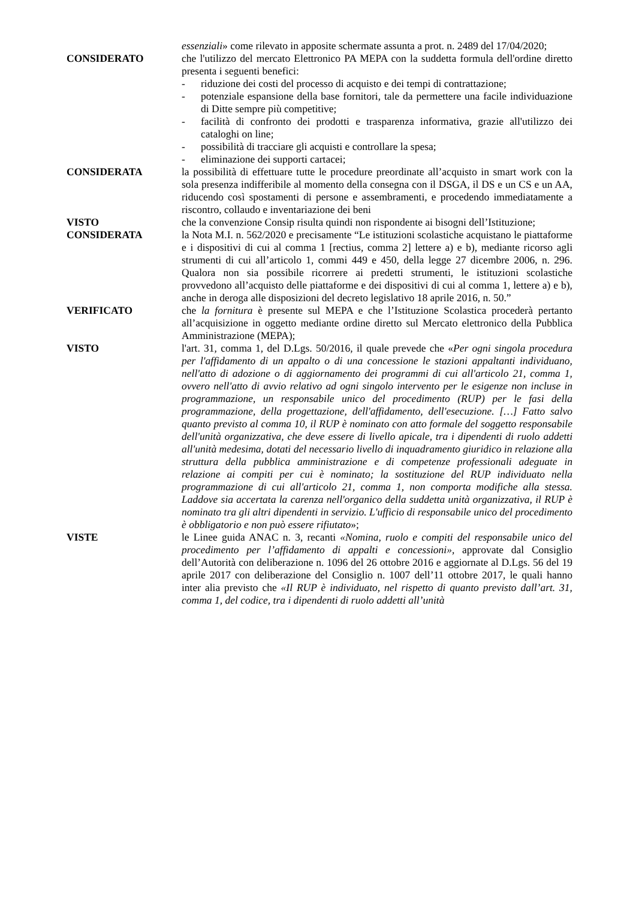essenziali» come rilevato in apposite schermate assunta a prot. n. 2489 del 17/04/2020;
CONSIDERATO che l'utilizzo del mercato Elettronico PA MEPA con la suddetta formula dell'ordine diretto presenta i seguenti benefici:
- riduzione dei costi del processo di acquisto e dei tempi di contrattazione;
- potenziale espansione della base fornitori, tale da permettere una facile individuazione di Ditte sempre più competitive;
- facilità di confronto dei prodotti e trasparenza informativa, grazie all'utilizzo dei cataloghi on line;
- possibilità di tracciare gli acquisti e controllare la spesa;
- eliminazione dei supporti cartacei;
CONSIDERATA la possibilità di effettuare tutte le procedure preordinate all’acquisto in smart work con la sola presenza indifferibile al momento della consegna con il DSGA, il DS e un CS e un AA, riducendo così spostamenti di persone e assembramenti, e procedendo immediatamente a riscontro, collaudo e inventariazione dei beni
VISTO che la convenzione Consip risulta quindi non rispondente ai bisogni dell’Istituzione;
CONSIDERATA la Nota M.I. n. 562/2020 e precisamente “Le istituzioni scolastiche acquistano le piattaforme e i dispositivi di cui al comma 1 [rectius, comma 2] lettere a) e b), mediante ricorso agli strumenti di cui all’articolo 1, commi 449 e 450, della legge 27 dicembre 2006, n. 296. Qualora non sia possibile ricorrere ai predetti strumenti, le istituzioni scolastiche provvedono all’acquisto delle piattaforme e dei dispositivi di cui al comma 1, lettere a) e b), anche in deroga alle disposizioni del decreto legislativo 18 aprile 2016, n. 50.”
VERIFICATO che la fornitura è presente sul MEPA e che l’Istituzione Scolastica procederà pertanto all’acquisizione in oggetto mediante ordine diretto sul Mercato elettronico della Pubblica Amministrazione (MEPA);
VISTO l'art. 31, comma 1, del D.Lgs. 50/2016, il quale prevede che «Per ogni singola procedura per l'affidamento di un appalto o di una concessione le stazioni appaltanti individuano, nell'atto di adozione o di aggiornamento dei programmi di cui all'articolo 21, comma 1, ovvero nell'atto di avvio relativo ad ogni singolo intervento per le esigenze non incluse in programmazione, un responsabile unico del procedimento (RUP) per le fasi della programmazione, della progettazione, dell'affidamento, dell'esecuzione. […] Fatto salvo quanto previsto al comma 10, il RUP è nominato con atto formale del soggetto responsabile dell'unità organizzativa, che deve essere di livello apicale, tra i dipendenti di ruolo addetti all'unità medesima, dotati del necessario livello di inquadramento giuridico in relazione alla struttura della pubblica amministrazione e di competenze professionali adeguate in relazione ai compiti per cui è nominato; la sostituzione del RUP individuato nella programmazione di cui all'articolo 21, comma 1, non comporta modifiche alla stessa. Laddove sia accertata la carenza nell'organico della suddetta unità organizzativa, il RUP è nominato tra gli altri dipendenti in servizio. L'ufficio di responsabile unico del procedimento è obbligatorio e non può essere rifiutato»;
VISTE le Linee guida ANAC n. 3, recanti «Nomina, ruolo e compiti del responsabile unico del procedimento per l’affidamento di appalti e concessioni», approvate dal Consiglio dell’Autorità con deliberazione n. 1096 del 26 ottobre 2016 e aggiornate al D.Lgs. 56 del 19 aprile 2017 con deliberazione del Consiglio n. 1007 dell’11 ottobre 2017, le quali hanno inter alia previsto che «Il RUP è individuato, nel rispetto di quanto previsto dall’art. 31, comma 1, del codice, tra i dipendenti di ruolo addetti all’unità